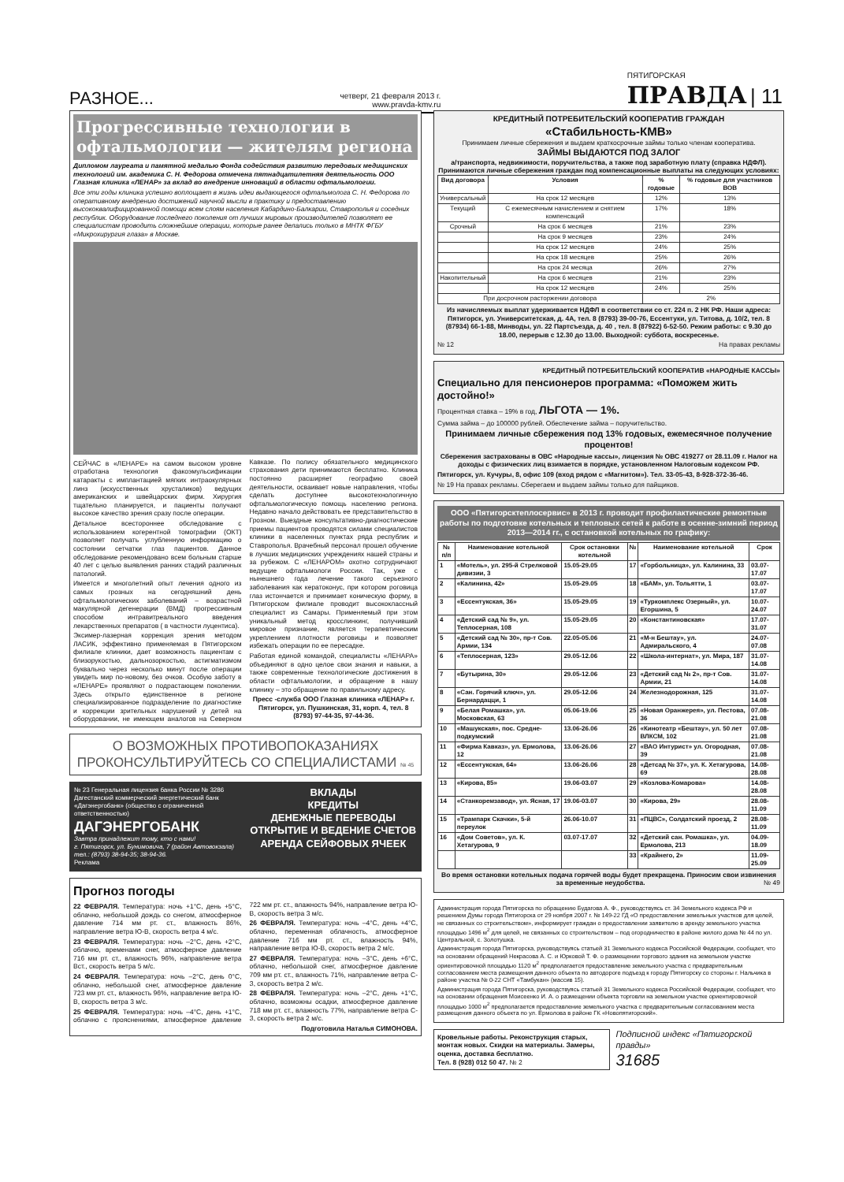РАЗНОЕ...
четверг, 21 февраля 2013 г.
www.pravda-kmv.ru
ПЯТИГОРСКАЯ
ПРАВДА | 11
Прогрессивные технологии в офтальмологии — жителям региона
Дипломом лауреата и памятной медалью Фонда содействия развитию передовых медицинских технологий им. академика С. Н. Федорова отмечена пятнадцатилетняя деятельность ООО Глазная клиника «ЛЕНАР» за вклад во внедрение инноваций в области офтальмологии.
Все эти годы клиника успешно воплощает в жизнь идеи выдающегося офтальмолога С. Н. Федорова по оперативному внедрению достижений научной мысли в практику и предоставлению высококвалифицированной помощи всем слоям населения Кабардино-Балкарии, Ставрополья и соседних республик. Оборудование последнего поколения от лучших мировых производителей позволяет ее специалистам проводить сложнейшие операции, которые ранее делались только в МНТК ФГБУ «Микрохирургия глаза» в Москве.
СЕЙЧАС в «ЛЕНАРЕ» на самом высоком уровне отработана технология факоэмульсификации катаракты с имплантацией мягких интраокулярных линз (искусственных хрусталиков) ведущих американских и швейцарских фирм. Хирургия тщательно планируется, и пациенты получают высокое качество зрения сразу после операции.
Детальное всестороннее обследование с использованием когерентной томографии (ОКТ) позволяет получать углубленную информацию о состоянии сетчатки глаз пациентов. Данное обследование рекомендовано всем больным старше 40 лет с целью выявления ранних стадий различных патологий.
Имеется и многолетний опыт лечения одного из самых грозных на сегодняшний день офтальмологических заболеваний – возрастной макулярной дегенерации (ВМД) прогрессивным способом интравитреального введения лекарственных препаратов ( в частности луцентиса).
Эксимер-лазерная коррекция зрения методом ЛАСИК, эффективно применяемая в Пятигорском филиале клиники, дает возможность пациентам с близорукостью, дальнозоркостью, астигматизмом буквально через несколько минут после операции увидеть мир по-новому, без очков. Особую заботу в «ЛЕНАРЕ» проявляют о подрастающем поколении. Здесь открыто единственное в регионе специализированное подразделение по диагностике и коррекции зрительных нарушений у детей на оборудовании, не имеющем аналогов на Северном Кавказе. По полису обязательного медицинского страхования дети принимаются бесплатно. Клиника постоянно расширяет географию своей деятельности, осваивает новые направления, чтобы сделать доступнее высокотехнологичную офтальмологическую помощь населению региона. Недавно начало действовать ее представительство в Грозном. Выездные консультативно-диагностические приемы пациентов проводятся силами специалистов клиники в населенных пунктах ряда республик и Ставрополья. Врачебный персонал прошел обучение в лучших медицинских учреждениях нашей страны и за рубежом. С «ЛЕНАРОМ» охотно сотрудничают ведущие офтальмологи России. Так, уже с нынешнего года лечение такого серьезного заболевания как кератоконус, при котором роговица глаз истончается и принимает коническую форму, в Пятигорском филиале проводит высококлассный специалист из Самары. Применяемый при этом уникальный метод кросслинкинг, получивший мировое признание, является терапевтическим укреплением плотности роговицы и позволяет избежать операции по ее пересадке.
Работая единой командой, специалисты «ЛЕНАРА» объединяют в одно целое свои знания и навыки, а также современные технологические достижения в области офтальмологии, и обращение в нашу клинику – это обращение по правильному адресу.
Пресс -служба ООО Глазная клиника «ЛЕНАР» г. Пятигорск, ул. Пушкинская, 31, корп. 4, тел. 8 (8793) 97-44-35, 97-44-36.
О ВОЗМОЖНЫХ ПРОТИВОПОКАЗАНИЯХ
ПРОКОНСУЛЬТИРУЙТЕСЬ СО СПЕЦИАЛИСТАМИ № 45
№ 23 Генеральная лицензия банка России № 3286 Дагестанский коммерческий энергетический банк «Дагэнергобанк» (общество с ограниченной ответственностью)
ДАГЭНЕРГОБАНК
Завтра принадлежит тому, кто с нами!
г. Пятигорск, ул. Бунимовича, 7 (район Автовокзала) тел.: (8793) 38-94-35; 38-94-36.
Реклама
ВКЛАДЫ
КРЕДИТЫ
ДЕНЕЖНЫЕ ПЕРЕВОДЫ
ОТКРЫТИЕ И ВЕДЕНИЕ СЧЕТОВ
АРЕНДА СЕЙФОВЫХ ЯЧЕЕК
Прогноз погоды
22 ФЕВРАЛЯ. Температура: ночь +1°С, день +5°С, облачно, небольшой дождь со снегом, атмосферное давление 714 мм рт. ст., влажность 86%, направление ветра Ю-В, скорость ветра 4 м/с.
23 ФЕВРАЛЯ. Температура: ночь –2°С, день +2°С, облачно, временами снег, атмосферное давление 716 мм рт. ст., влажность 96%, направление ветра Вст., скорость ветра 5 м/с.
24 ФЕВРАЛЯ. Температура: ночь –2°С, день 0°С, облачно, небольшой снег, атмосферное давление 723 мм рт. ст., влажность 96%, направление ветра Ю-В, скорость ветра 3 м/с.
25 ФЕВРАЛЯ. Температура: ночь –4°С, день +1°С, облачно с прояснениями, атмосферное давление 722 мм рт. ст., влажность 94%, направление ветра Ю-В, скорость ветра 3 м/с.
26 ФЕВРАЛЯ. Температура: ночь –4°С, день +4°С, облачно, переменная облачность, атмосферное давление 716 мм рт. ст., влажность 94%, направление ветра Ю-В, скорость ветра 2 м/с.
27 ФЕВРАЛЯ. Температура: ночь –3°С, день +6°С, облачно, небольшой снег, атмосферное давление 709 мм рт. ст., влажность 71%, направление ветра С-З, скорость ветра 2 м/с.
28 ФЕВРАЛЯ. Температура: ночь –2°С, день +1°С, облачно, возможны осадки, атмосферное давление 718 мм рт. ст., влажность 77%, направление ветра С-З, скорость ветра 2 м/с.
Подготовила Наталья СИМОНОВА.
КРЕДИТНЫЙ ПОТРЕБИТЕЛЬСКИЙ КООПЕРАТИВ ГРАЖДАН
«Стабильность-КМВ»
Принимаем личные сбережения и выдаем краткосрочные займы только членам кооператива.
ЗАЙМЫ ВЫДАЮТСЯ ПОД ЗАЛОГ
а/транспорта, недвижимости, поручительства, а также под заработную плату (справка НДФЛ). Принимаются личные сбережения граждан под компенсационные выплаты на следующих условиях:
| Вид договора | Условия | % годовые | % годовые для участников ВОВ |
| --- | --- | --- | --- |
| Универсальный | На срок 12 месяцев | 12% | 13% |
| Текущий | С ежемесячным начислением и снятием компенсаций | 17% | 18% |
| Срочный | На срок 6 месяцев | 21% | 23% |
| | На срок 9 месяцев | 23% | 24% |
| | На срок 12 месяцев | 24% | 25% |
| | На срок 18 месяцев | 25% | 26% |
| | На срок 24 месяца | 26% | 27% |
| Накопительный | На срок 6 месяцев | 21% | 23% |
| | На срок 12 месяцев | 24% | 25% |
| При досрочном расторжении договора | | 2% | |
Из начисляемых выплат удерживается НДФЛ в соответствии со ст. 224 п. 2 НК РФ. Наши адреса: Пятигорск, ул. Университетская, д. 4А, тел. 8 (8793) 39-00-76, Ессентуки, ул. Титова, д. 10/2, тел. 8 (87934) 66-1-88, Минводы, ул. 22 Партсъезда, д. 40 , тел. 8 (87922) 6-52-50. Режим работы: с 9.30 до 18.00, перерыв с 12.30 до 13.00. Выходной: суббота, воскресенье.
№ 12 На правах рекламы
КРЕДИТНЫЙ ПОТРЕБИТЕЛЬСКИЙ КООПЕРАТИВ «НАРОДНЫЕ КАССЫ»
Специально для пенсионеров программа: «Поможем жить достойно!»
Процентная ставка – 19% в год, ЛЬГОТА — 1%.
Сумма займа – до 100000 рублей. Обеспечение займа – поручительство.
Принимаем личные сбережения под 13% годовых, ежемесячное получение процентов!
Сбережения застрахованы в ОВС «Народные кассы», лицензия № ОВС 419277 от 28.11.09 г. Налог на доходы с физических лиц взимается в порядке, установленном Налоговым кодексом РФ.
Пятигорск, ул. Кучуры, 8, офис 109 (вход рядом с «Магнитом»). Тел. 33-05-43, 8-928-372-36-46.
№ 19 На правах рекламы. Сберегаем и выдаем займы только для пайщиков.
ООО «Пятигорсктеплосервис» в 2013 г. проводит профилактические ремонтные работы по подготовке котельных и тепловых сетей к работе в осенне-зимний период 2013—2014 гг., с остановкой котельных по графику:
| № п/п | Наименование котельной | Срок остановки котельной | № | Наименование котельной | Срок |
| --- | --- | --- | --- | --- | --- |
| 1 | «Мотель», ул. 295-й Стрелковой дивизии, 3 | 15.05-29.05 | 17 | «Горбольница», ул. Калинина, 33 | 03.07-17.07 |
| 2 | «Калинина, 42» | 15.05-29.05 | 18 | «БАМ», ул. Тольятти, 1 | 03.07-17.07 |
| 3 | «Ессентукская, 36» | 15.05-29.05 | 19 | «Туркомплекс Озерный», ул. Егоршина, 5 | 10.07-24.07 |
| 4 | «Детский сад № 9», ул. Теплосерная, 108 | 15.05-29.05 | 20 | «Константиновская» | 17.07-31.07 |
| 5 | «Детский сад № 30», пр-т Сов. Армии, 134 | 22.05-05.06 | 21 | «М-н Бештау», ул. Адмиральского, 4 | 24.07-07.08 |
| 6 | «Теплосерная, 123» | 29.05-12.06 | 22 | «Школа-интернат», ул. Мира, 187 | 31.07-14.08 |
| 7 | «Бутырина, 30» | 29.05-12.06 | 23 | «Детский сад № 2», пр-т Сов. Армии, 21 | 31.07-14.08 |
| 8 | «Сан. Горячий ключ», ул. Бернардацци, 1 | 29.05-12.06 | 24 | Железнодорожная, 125 | 31.07-14.08 |
| 9 | «Белая Ромашка», ул. Московская, 63 | 05.06-19.06 | 25 | «Новая Оранжерея», ул. Пестова, 36 | 07.08-21.08 |
| 10 | «Машукская», пос. Средне-подкумский | 13.06-26.06 | 26 | «Кинотеатр «Бештау», ул. 50 лет ВЛКСМ, 102 | 07.08-21.08 |
| 11 | «Фирма Кавказ», ул. Ермолова, 12 | 13.06-26.06 | 27 | «ВАО Интурист» ул. Огородная, 39 | 07.08-21.08 |
| 12 | «Ессентукская, 64» | 13.06-26.06 | 28 | «Детсад № 37», ул. К. Хетагурова, 69 | 14.08-28.08 |
| 13 | «Кирова, 85» | 19.06-03.07 | 29 | «Козлова-Комарова» | 14.08-28.08 |
| 14 | «Станкоремзавод», ул. Ясная, 17 | 19.06-03.07 | 30 | «Кирова, 29» | 28.08-11.09 |
| 15 | «Трампарк Скачки», 5-й переулок | 26.06-10.07 | 31 | «ПЦВС», Солдатский проезд, 2 | 28.08-11.09 |
| 16 | «Дом Советов», ул. К. Хетагурова, 9 | 03.07-17.07 | 32 | «Детский сан. Ромашка», ул. Ермолова, 213 | 04.09-18.09 |
| | | | 33 | «Крайнего, 2» | 11.09-25.09 |
Во время остановки котельных подача горячей воды будет прекращена. Приносим свои извинения за временные неудобства. № 49
Администрация города Пятигорска по обращению Будагова А. Ф., руководствуясь ст. 34 Земельного кодекса РФ и решением Думы города Пятигорска от 29 ноября 2007 г. № 149-22 ГД «О предоставлении земельных участков для целей, не связанных со строительством», информирует граждан о предоставлении заявителю в аренду земельного участка площадью 1496 м<sup>2</sup> для целей, не связанных со строительством – под огородничество в районе жилого дома № 44 по ул. Центральной, с. Золотушка.
Администрация города Пятигорска, руководствуясь статьей 31 Земельного кодекса Российской Федерации, сообщает, что на основании обращений Некрасова А. С. и Юрковой Т. Ф. о размещении торгового здания на земельном участке ориентировочной площадью 1120 м<sup>2</sup> предполагается предоставление земельного участка с предварительным согласованием места размещения данного объекта по автодороге подъезд к городу Пятигорску со стороны г. Нальчика в районе участка № 0-22 СНТ «Тамбукан» (массив 15).
Администрация города Пятигорска, руководствуясь статьей 31 Земельного кодекса Российской Федерации, сообщает, что на основании обращения Моисеенко И. А. о размещении объекта торговли на земельном участке ориентировочной площадью 1000 м<sup>2</sup> предполагается предоставление земельного участка с предварительным согласованием места размещения данного объекта по ул. Ермолова в районе ГК «Новопятигорский».
Кровельные работы. Реконструкция старых, монтаж новых. Скидки на материалы. Замеры, оценка, доставка бесплатно.
Тел. 8 (928) 012 50 47. № 2
Подписной индекс «Пятигорской правды»
31685